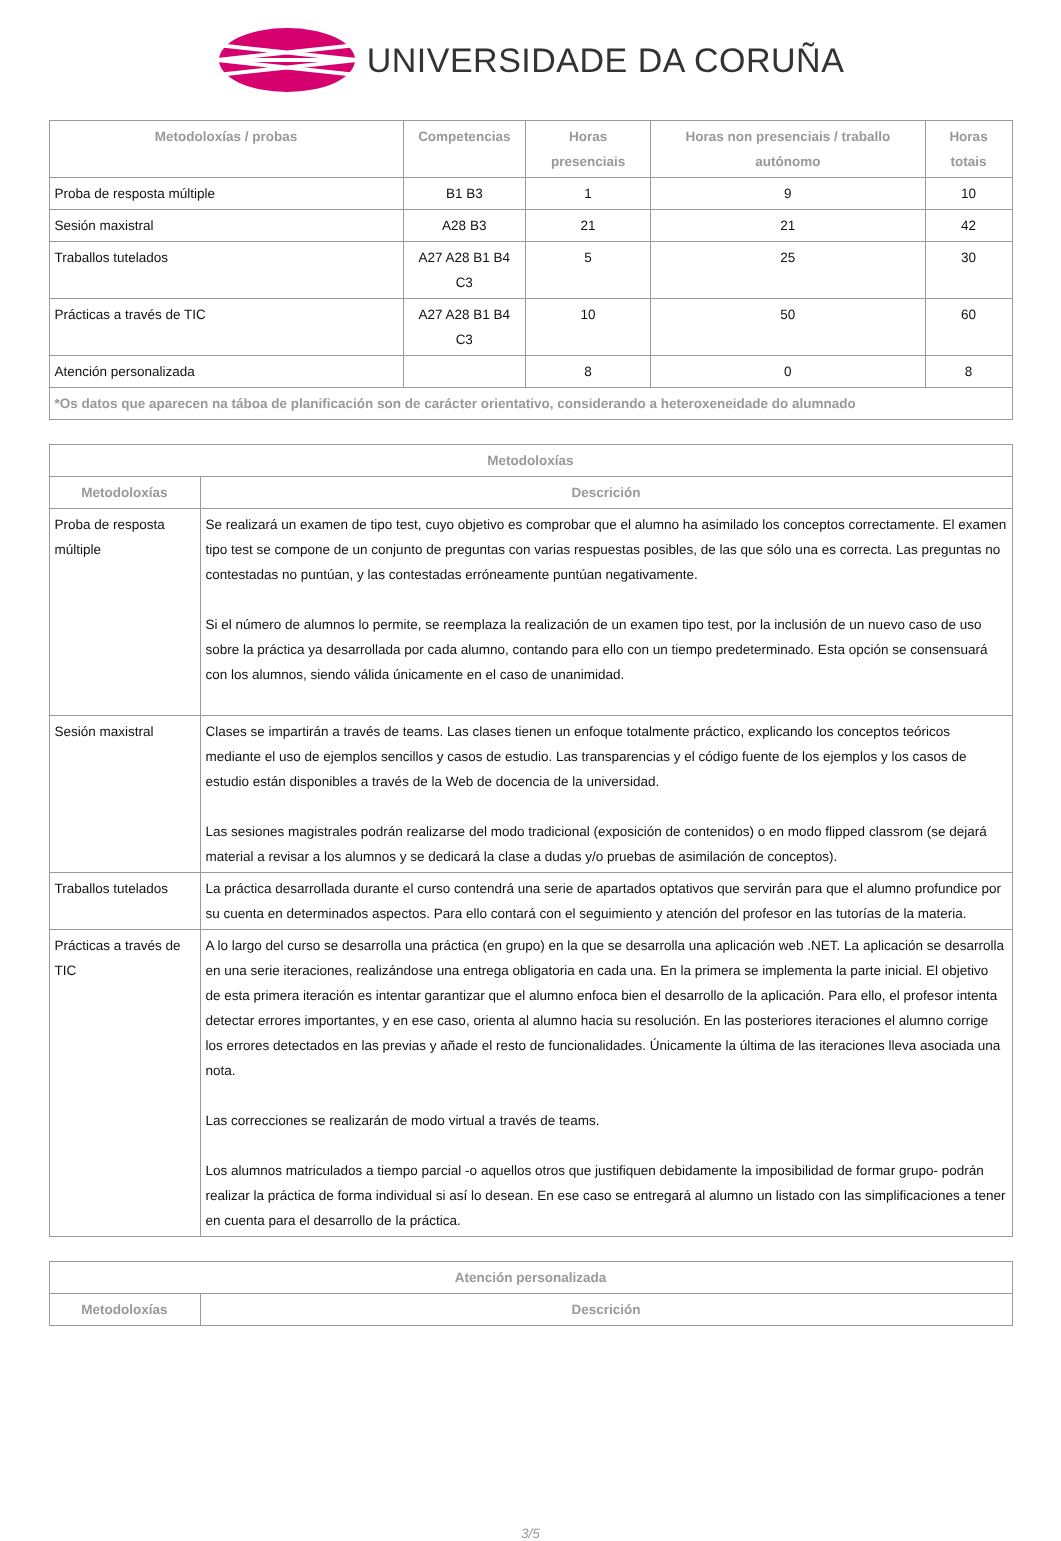UNIVERSIDADE DA CORUÑA
| Metodoloxías / probas | Competencias | Horas presenciais | Horas non presenciais / traballo autónomo | Horas totais |
| --- | --- | --- | --- | --- |
| Proba de resposta múltiple | B1 B3 | 1 | 9 | 10 |
| Sesión maxistral | A28 B3 | 21 | 21 | 42 |
| Traballos tutelados | A27 A28 B1 B4 C3 | 5 | 25 | 30 |
| Prácticas a través de TIC | A27 A28 B1 B4 C3 | 10 | 50 | 60 |
| Atención personalizada | | 8 | 0 | 8 |
| *Os datos que aparecen na táboa de planificación son de carácter orientativo, considerando a heteroxeneidade do alumnado | | | | |
| Metodoloxías | |
| --- | --- |
| Metodoloxías | Descrición |
| Proba de resposta múltiple | Se realizará un examen de tipo test, cuyo objetivo es comprobar que el alumno ha asimilado los conceptos correctamente. El examen tipo test se compone de un conjunto de preguntas con varias respuestas posibles, de las que sólo una es correcta. Las preguntas no contestadas no puntúan, y las contestadas erróneamente puntúan negativamente. Si el número de alumnos lo permite, se reemplaza la realización de un examen tipo test, por la inclusión de un nuevo caso de uso sobre la práctica ya desarrollada por cada alumno, contando para ello con un tiempo predeterminado. Esta opción se consensuará con los alumnos, siendo válida únicamente en el caso de unanimidad. |
| Sesión maxistral | Clases se impartirán a través de teams. Las clases tienen un enfoque totalmente práctico, explicando los conceptos teóricos mediante el uso de ejemplos sencillos y casos de estudio. Las transparencias y el código fuente de los ejemplos y los casos de estudio están disponibles a través de la Web de docencia de la universidad. Las sesiones magistrales podrán realizarse del modo tradicional (exposición de contenidos) o en modo flipped classrom (se dejará material a revisar a los alumnos y se dedicará la clase a dudas y/o pruebas de asimilación de conceptos). |
| Traballos tutelados | La práctica desarrollada durante el curso contendrá una serie de apartados optativos que servirán para que el alumno profundice por su cuenta en determinados aspectos. Para ello contará con el seguimiento y atención del profesor en las tutorías de la materia. |
| Prácticas a través de TIC | A lo largo del curso se desarrolla una práctica (en grupo) en la que se desarrolla una aplicación web .NET. La aplicación se desarrolla en una serie iteraciones, realizándose una entrega obligatoria en cada una. En la primera se implementa la parte inicial. El objetivo de esta primera iteración es intentar garantizar que el alumno enfoca bien el desarrollo de la aplicación. Para ello, el profesor intenta detectar errores importantes, y en ese caso, orienta al alumno hacia su resolución. En las posteriores iteraciones el alumno corrige los errores detectados en las previas y añade el resto de funcionalidades. Únicamente la última de las iteraciones lleva asociada una nota. Las correcciones se realizarán de modo virtual a través de teams. Los alumnos matriculados a tiempo parcial -o aquellos otros que justifiquen debidamente la imposibilidad de formar grupo- podrán realizar la práctica de forma individual si así lo desean. En ese caso se entregará al alumno un listado con las simplificaciones a tener en cuenta para el desarrollo de la práctica. |
| Atención personalizada | |
| --- | --- |
| Metodoloxías | Descrición |
3/5